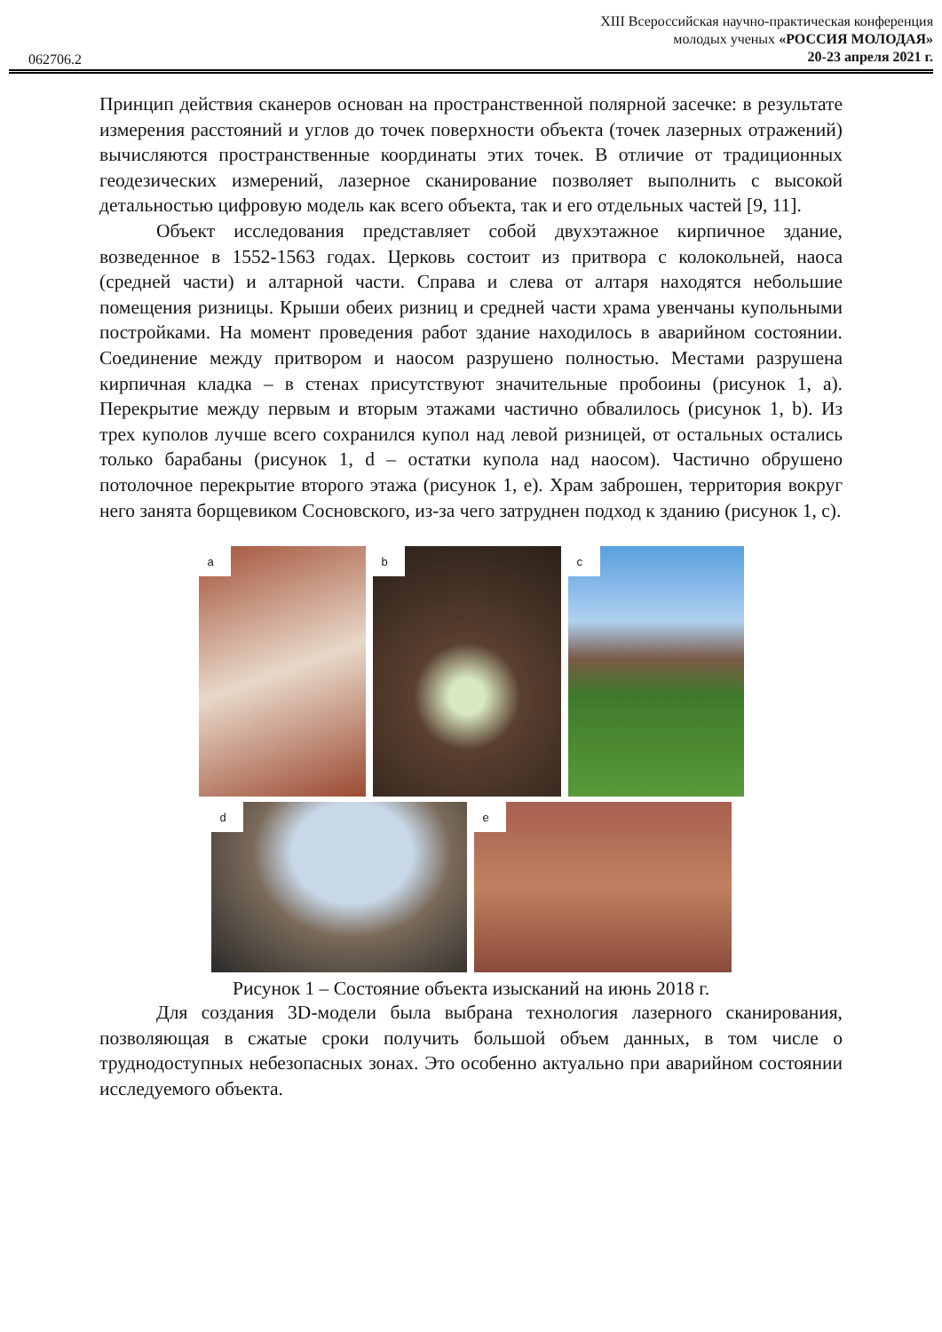XIII Всероссийская научно-практическая конференция
молодых ученых «РОССИЯ МОЛОДАЯ»
20-23 апреля 2021 г.
062706.2
Принцип действия сканеров основан на пространственной полярной засечке: в результате измерения расстояний и углов до точек поверхности объекта (точек лазерных отражений) вычисляются пространственные координаты этих точек. В отличие от традиционных геодезических измерений, лазерное сканирование позволяет выполнить с высокой детальностью цифровую модель как всего объекта, так и его отдельных частей [9, 11].
Объект исследования представляет собой двухэтажное кирпичное здание, возведенное в 1552-1563 годах. Церковь состоит из притвора с колокольней, наоса (средней части) и алтарной части. Справа и слева от алтаря находятся небольшие помещения ризницы. Крыши обеих ризниц и средней части храма увенчаны купольными постройками. На момент проведения работ здание находилось в аварийном состоянии. Соединение между притвором и наосом разрушено полностью. Местами разрушена кирпичная кладка – в стенах присутствуют значительные пробоины (рисунок 1, a). Перекрытие между первым и вторым этажами частично обвалилось (рисунок 1, b). Из трех куполов лучше всего сохранился купол над левой ризницей, от остальных остались только барабаны (рисунок 1, d – остатки купола над наосом). Частично обрушено потолочное перекрытие второго этажа (рисунок 1, e). Храм заброшен, территория вокруг него занята борщевиком Сосновского, из-за чего затруднен подход к зданию (рисунок 1, c).
a
b
c
d
e
Рисунок 1 – Состояние объекта изысканий на июнь 2018 г.
Для создания 3D-модели была выбрана технология лазерного сканирования, позволяющая в сжатые сроки получить большой объем данных, в том числе о труднодоступных небезопасных зонах. Это особенно актуально при аварийном состоянии исследуемого объекта.